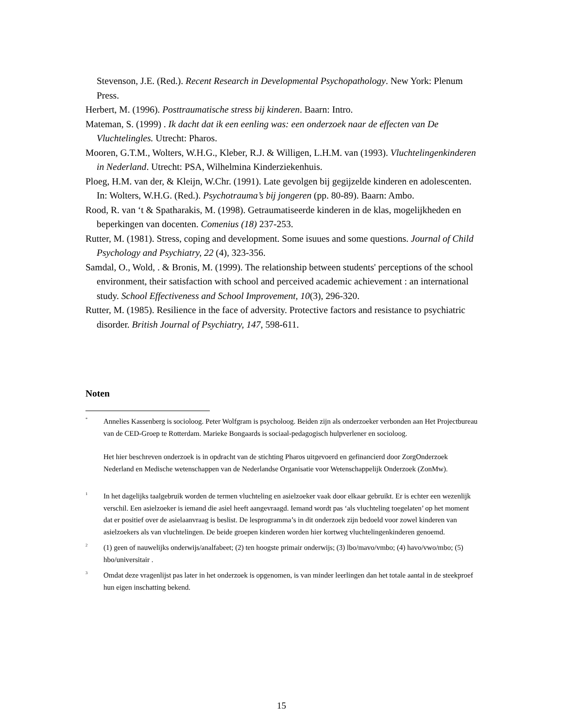Stevenson, J.E. (Red.). Recent Research in Developmental Psychopathology. New York: Plenum Press.
Herbert, M. (1996). Posttraumatische stress bij kinderen. Baarn: Intro.
Mateman, S. (1999) . Ik dacht dat ik een eenling was: een onderzoek naar de effecten van De Vluchtelingles. Utrecht: Pharos.
Mooren, G.T.M., Wolters, W.H.G., Kleber, R.J. & Willigen, L.H.M. van (1993). Vluchtelingenkinderen in Nederland. Utrecht: PSA, Wilhelmina Kinderziekenhuis.
Ploeg, H.M. van der, & Kleijn, W.Chr. (1991). Late gevolgen bij gegijzelde kinderen en adolescenten. In: Wolters, W.H.G. (Red.). Psychotrauma’s bij jongeren (pp. 80-89). Baarn: Ambo.
Rood, R. van ‘t & Spatharakis, M. (1998). Getraumatiseerde kinderen in de klas, mogelijkheden en beperkingen van docenten. Comenius (18) 237-253.
Rutter, M. (1981). Stress, coping and development. Some isuues and some questions. Journal of Child Psychology and Psychiatry, 22 (4), 323-356.
Samdal, O., Wold, . & Bronis, M. (1999). The relationship between students' perceptions of the school environment, their satisfaction with school and perceived academic achievement : an international study. School Effectiveness and School Improvement, 10(3), 296-320.
Rutter, M. (1985). Resilience in the face of adversity. Protective factors and resistance to psychiatric disorder. British Journal of Psychiatry, 147, 598-611.
Noten
<sup>*</sup>
Annelies Kassenberg is socioloog. Peter Wolfgram is psycholoog. Beiden zijn als onderzoeker verbonden aan Het Projectbureau van de CED-Groep te Rotterdam. Marieke Bongaards is sociaal-pedagogisch hulpverlener en socioloog.
Het hier beschreven onderzoek is in opdracht van de stichting Pharos uitgevoerd en gefinancierd door ZorgOnderzoek Nederland en Medische wetenschappen van de Nederlandse Organisatie voor Wetenschappelijk Onderzoek (ZonMw).
<sup>1</sup>
In het dagelijks taalgebruik worden de termen vluchteling en asielzoeker vaak door elkaar gebruikt. Er is echter een wezenlijk verschil. Een asielzoeker is iemand die asiel heeft aangevraagd. Iemand wordt pas ‘als vluchteling toegelaten’ op het moment dat er positief over de asielaanvraag is beslist. De lesprogramma’s in dit onderzoek zijn bedoeld voor zowel kinderen van asielzoekers als van vluchtelingen. De beide groepen kinderen worden hier kortweg vluchtelingenkinderen genoemd.
<sup>2</sup>
(1) geen of nauwelijks onderwijs/analfabeet; (2) ten hoogste primair onderwijs; (3) lbo/mavo/vmbo; (4) havo/vwo/mbo; (5) hbo/universitair .
<sup>3</sup>
Omdat deze vragenlijst pas later in het onderzoek is opgenomen, is van minder leerlingen dan het totale aantal in de steekproef hun eigen inschatting bekend.
15